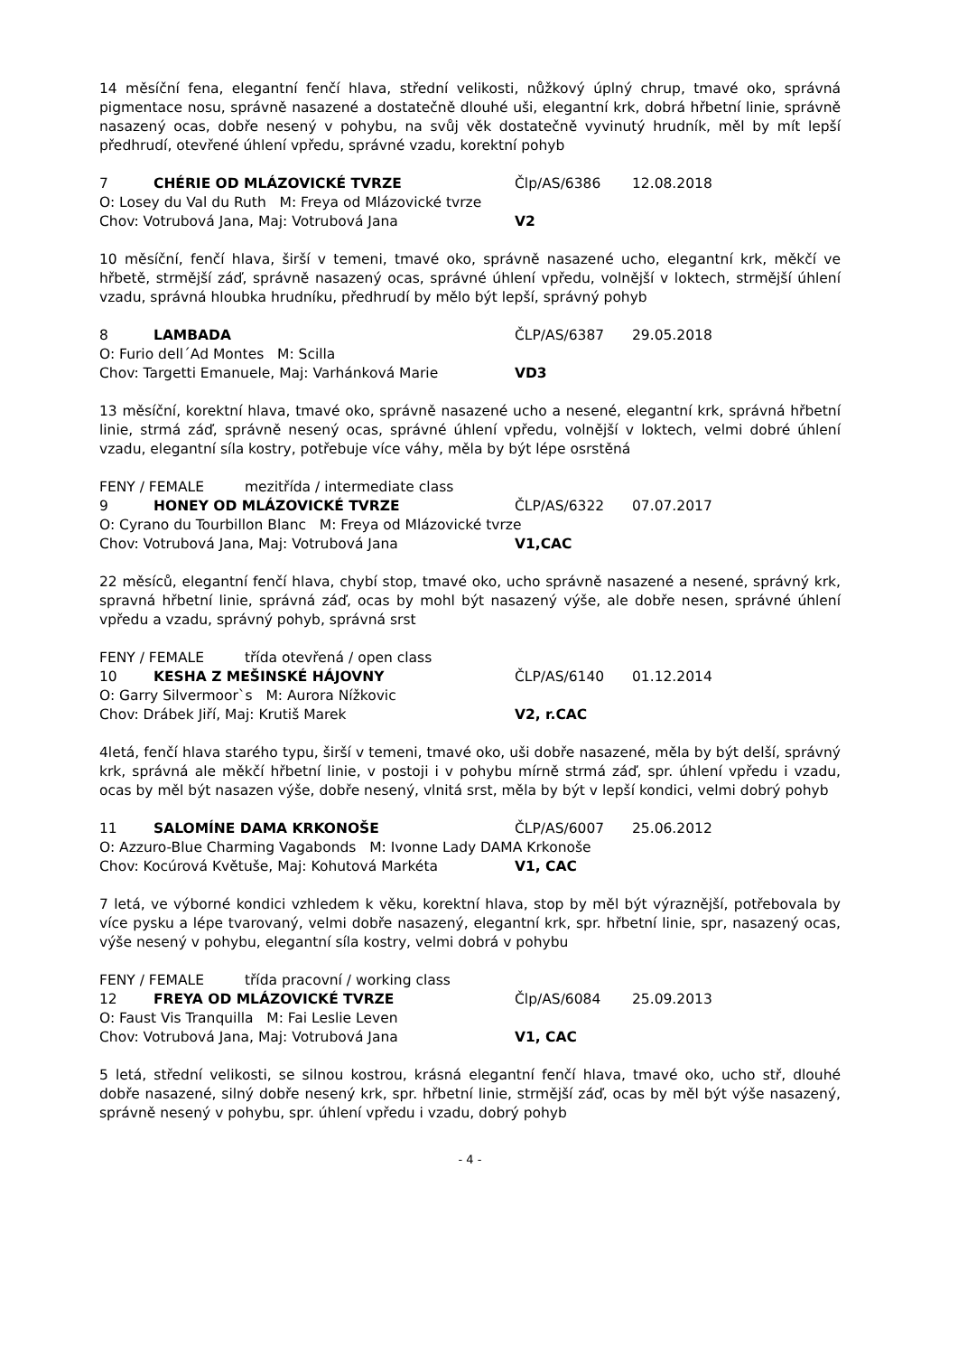14 měsíční fena, elegantní fenčí hlava, střední velikosti, nůžkový úplný chrup, tmavé oko, správná pigmentace nosu, správně nasazené a dostatečně dlouhé uši, elegantní krk, dobrá hřbetní linie, správně nasazený ocas, dobře nesený v pohybu, na svůj věk dostatečně vyvinutý hrudník, měl by mít lepší předhrudí, otevřené úhlení vpředu, správné vzadu, korektní pohyb
7 CHÉRIE OD MLÁZOVICKÉ TVRZE Člp/AS/6386 12.08.2018
O: Losey du Val du Ruth M: Freya od Mlázovické tvrze
Chov: Votrubová Jana, Maj: Votrubová Jana V2
10 měsíční, fenčí hlava, širší v temeni, tmavé oko, správně nasazené ucho, elegantní krk, měkčí ve hřbetě, strmější záď, správně nasazený ocas, správné úhlení vpředu, volnější v loktech, strmější úhlení vzadu, správná hloubka hrudníku, předhrudí by mělo být lepší, správný pohyb
8 LAMBADA ČLP/AS/6387 29.05.2018
O: Furio dell´Ad Montes M: Scilla
Chov: Targetti Emanuele, Maj: Varhánková Marie VD3
13 měsíční, korektní hlava, tmavé oko, správně nasazené ucho a nesené, elegantní krk, správná hřbetní linie, strmá záď, správně nesený ocas, správné úhlení vpředu, volnější v loktech, velmi dobré úhlení vzadu, elegantní síla kostry, potřebuje více váhy, měla by být lépe osrstěná
FENY / FEMALE mezitřída / intermediate class
9 HONEY OD MLÁZOVICKÉ TVRZE ČLP/AS/6322 07.07.2017
O: Cyrano du Tourbillon Blanc M: Freya od Mlázovické tvrze
Chov: Votrubová Jana, Maj: Votrubová Jana V1,CAC
22 měsíců, elegantní fenčí hlava, chybí stop, tmavé oko, ucho správně nasazené a nesené, správný krk, spravná hřbetní linie, správná záď, ocas by mohl být nasazený výše, ale dobře nesen, správné úhlení vpředu a vzadu, správný pohyb, správná srst
FENY / FEMALE třída otevřená / open class
10 KESHA Z MEŠINSKÉ HÁJOVNY ČLP/AS/6140 01.12.2014
O: Garry Silvermoor`s M: Aurora Nížkovic
Chov: Drábek Jiří, Maj: Krutiš Marek V2, r.CAC
4letá, fenčí hlava starého typu, širší v temeni, tmavé oko, uši dobře nasazené, měla by být delší, správný krk, správná ale měkčí hřbetní linie, v postoji i v pohybu mírně strmá záď, spr. úhlení vpředu i vzadu, ocas by měl být nasazen výše, dobře nesený, vlnitá srst, měla by být v lepší kondici, velmi dobrý pohyb
11 SALOMÍNE DAMA KRKONOŠE ČLP/AS/6007 25.06.2012
O: Azzuro-Blue Charming Vagabonds M: Ivonne Lady DAMA Krkonoše
Chov: Kocúrová Květuše, Maj: Kohutová Markéta V1, CAC
7 letá, ve výborné kondici vzhledem k věku, korektní hlava, stop by měl být výraznější, potřebovala by více pysku a lépe tvarovaný, velmi dobře nasazený, elegantní krk, spr. hřbetní linie, spr, nasazený ocas, výše nesený v pohybu, elegantní síla kostry, velmi dobrá v pohybu
FENY / FEMALE třída pracovní / working class
12 FREYA OD MLÁZOVICKÉ TVRZE Člp/AS/6084 25.09.2013
O: Faust Vis Tranquilla M: Fai Leslie Leven
Chov: Votrubová Jana, Maj: Votrubová Jana V1, CAC
5 letá, střední velikosti, se silnou kostrou, krásná elegantní fenčí hlava, tmavé oko, ucho stř, dlouhé dobře nasazené, silný dobře nesený krk, spr. hřbetní linie, strmější záď, ocas by měl být výše nasazený, správně nesený v pohybu, spr. úhlení vpředu i vzadu, dobrý pohyb
- 4 -